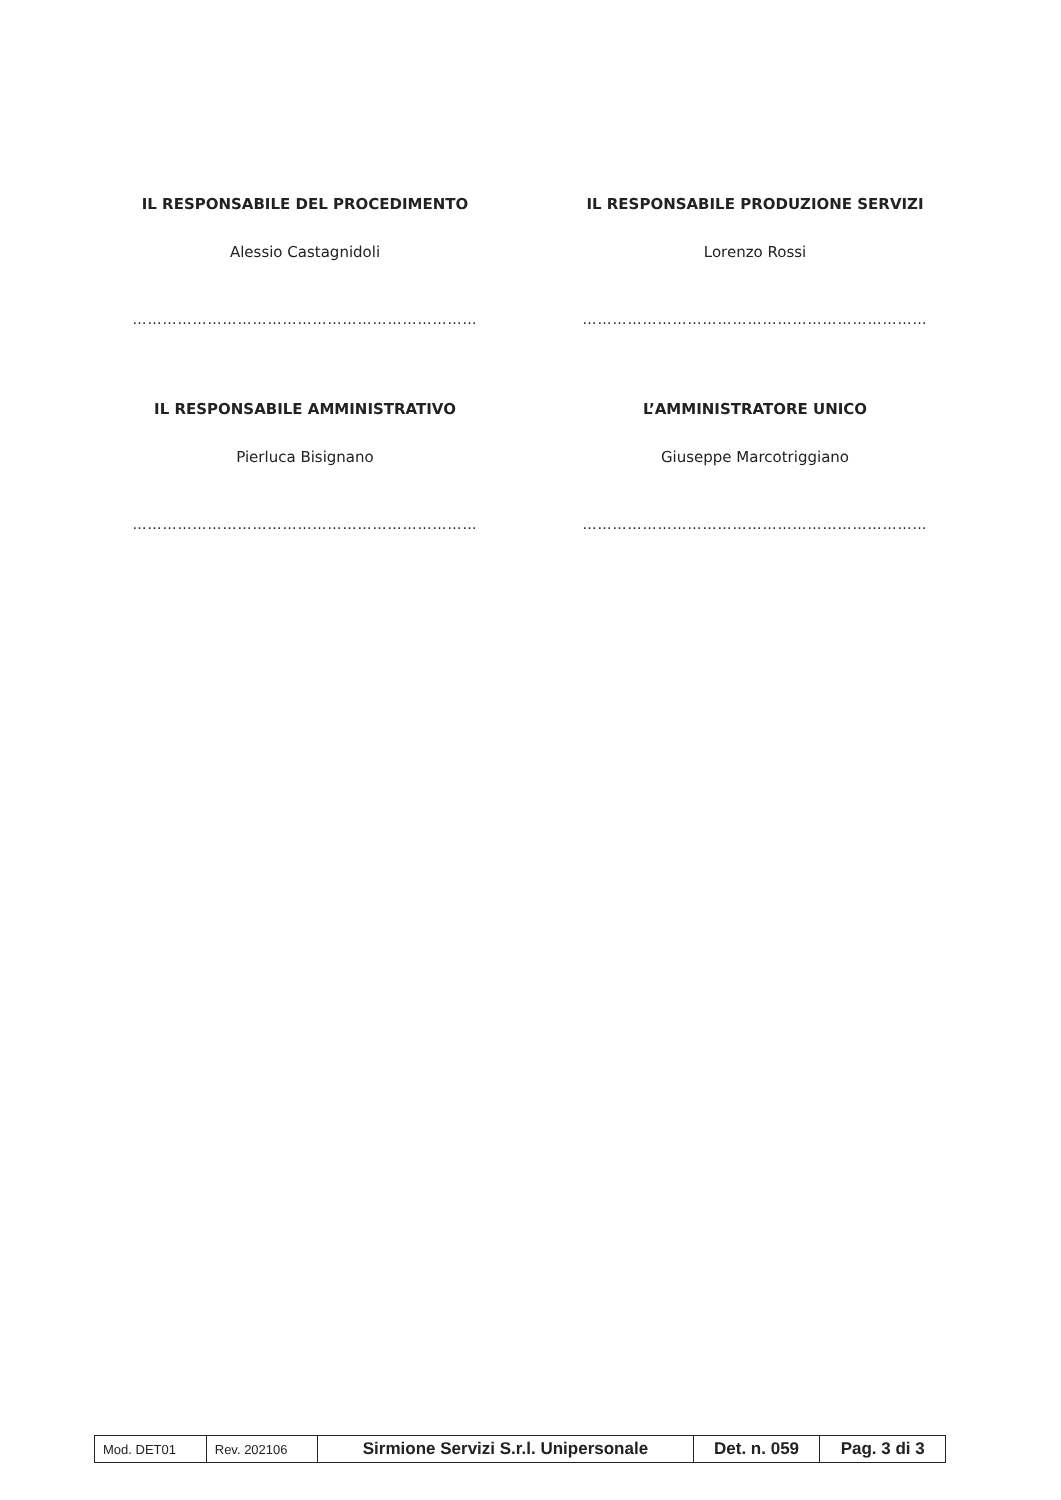IL RESPONSABILE DEL PROCEDIMENTO
Alessio Castagnidoli
……………………………………………………………
IL RESPONSABILE PRODUZIONE SERVIZI
Lorenzo Rossi
……………………………………………………………
IL RESPONSABILE AMMINISTRATIVO
Pierluca Bisignano
……………………………………………………………
L’AMMINISTRATORE UNICO
Giuseppe Marcotriggiano
……………………………………………………………
| Mod. DET01 | Rev. 202106 | Sirmione Servizi S.r.l. Unipersonale | Det. n. 059 | Pag. 3 di 3 |